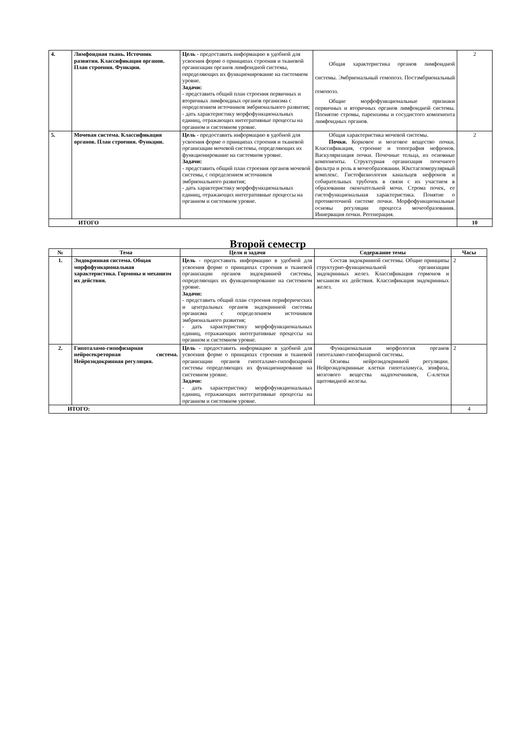| 4. | Лимфоидная ткань. Источник развития. Классификация органов. План строения. Функции. | Цель - предоставить информацию в удобной для усвоения форме о принципах строения и тканевой организации органов лимфоидной системы, определяющих их функционирование на системном уровне. Задачи: - представить общий план строения первичных и вторичных лимфоидных органов организма с определением источников эмбрионального развития; - дать характеристику морфофункциональных единиц, отражающих интегративные процессы на органном и системном уровне. | Общая характеристика органов лимфоидной системы. Эмбриональный гемопоэз. Постэмбриональный гемопоэз. Общие морфофункциональные признаки первичных и вторичных органов лимфоидной системы. Ппонятие стромы, паренхимы и сосудистого компонента лимфоидных органов. | 2 |
| 5. | Мочевая система. Классификация органов. План строения. Функции. | Цель - предоставить информацию в удобной для усвоения форме о принципах строения и тканевой организации мочевой системы, определяющих их функционирование на системном уровне. Задачи: - представить общий план строения органов мочевой системы, с определением источников эмбрионального развития; - дать характеристику морфофункциональных единиц, отражающих интегративные процессы на органном и системном уровне. | Общая характеристика мочевой системы. Почки. Корковое и мозговое вещество почки. Классификация, строение и топография нефронов. Васкуляризация почки. Почечные тельца, их основные компоненты. Структурная организация почечного фильтра и роль в мочеобразовании. Юкстагломерулярный комплекс. Гистофизиология канальцев нефронов и собирательных трубочек в связи с их участием в образовании окончательной мочи. Строма почек, ее гистофункциональная характеристика. Понятие о противоточной системе почки. Морфофункциональные основы регуляции процесса мочеобразования. Иннервация почки. Регенерация. | 2 |
| ИТОГО | | | | 10 |
Второй семестр
| № | Тема | Цели и задачи | Содержание темы | Часы |
| --- | --- | --- | --- | --- |
| 1. | Эндокринная система. Общая морфофункциональная характеристика. Гормоны и механизм их действия. | Цель - предоставить информацию в удобной для усвоения форме о принципах строения и тканевой организации органов эндокринной системы, определяющих их функционирование на системном уровне. Задачи: - представить общий план строения периферических и центральных органов эндокринной системы организма с определением источников эмбрионального развития; - дать характеристику морфофункциональных единиц, отражающих интегративные процессы на органном и системном уровне. | Состав эндокринной системы. Общие принципы структурно-функциональной организации эндокринных желез. Классификация гормонов и механизм их действия. Классификация эндокринных желез. | 2 |
| 2. | Гипоталамо-гипофизарная нейросекреторная система. Нейроэндокринная регуляция. | Цель - предоставить информацию в удобной для усвоения форме о принципах строения и тканевой организации органов гипоталамо-гипофизарной системы определяющих их функционирование на системном уровне. Задачи: - дать характеристику морфофункциональных единиц, отражающих интегративные процессы на органном и системном уровне. | Функциональная морфология органов гипоталамо-гипофизарной системы. Основы нейроэндокринной регуляции. Нейроэндокринные клетки гипоталамуса, эпифиза, мозгового вещества надпочечников, С-клетки щитовидной железы. | 2 |
| ИТОГО: | | | | 4 |